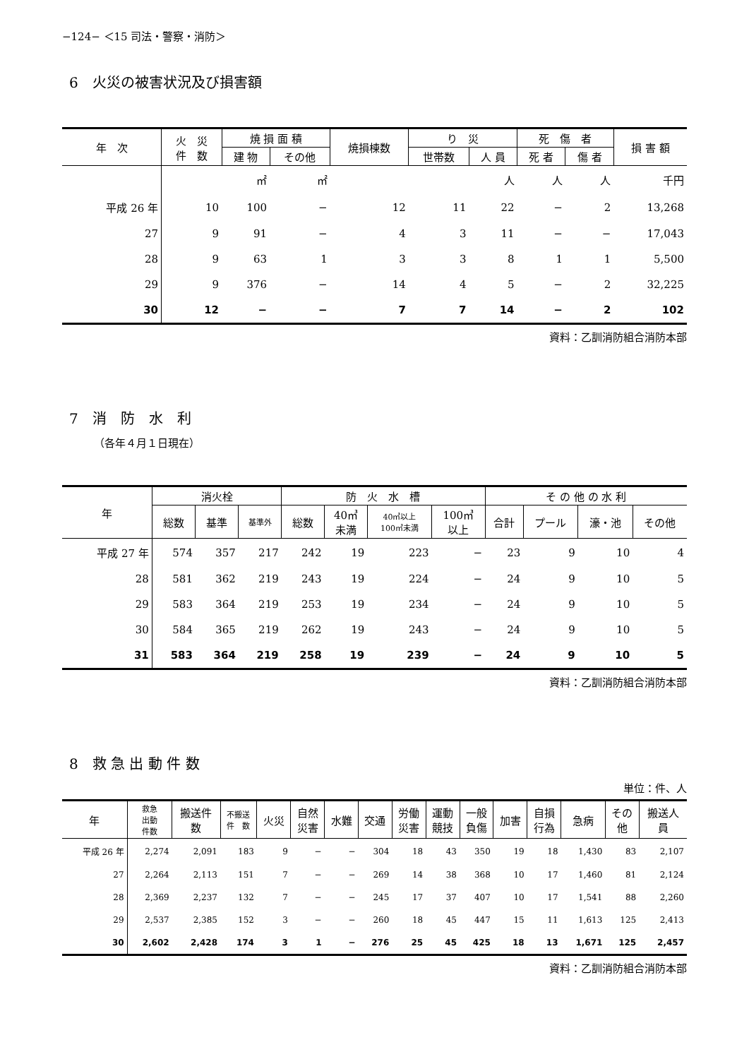−124− ＜15 司法・警察・消防＞
6　火災の被害状況及び損害額
| 年 次 | 火 災 件 数 | 焼 損 面 積 | | 焼損棟数 | り 災 | | 死 傷 者 | | 損 害 額 |
| --- | --- | --- | --- | --- | --- | --- | --- | --- | --- |
| | | 建 物 | その他 | | 世帯数 | 人 員 | 死 者 | 傷 者 | |
| | | ㎡ | ㎡ | | | 人 | 人 | 人 | 千円 |
| 平成 26 年 | 10 | 100 | − | 12 | 11 | 22 | − | 2 | 13,268 |
| 27 | 9 | 91 | − | 4 | 3 | 11 | − | − | 17,043 |
| 28 | 9 | 63 | 1 | 3 | 3 | 8 | 1 | 1 | 5,500 |
| 29 | 9 | 376 | − | 14 | 4 | 5 | − | 2 | 32,225 |
| 30 | 12 | − | − | 7 | 7 | 14 | − | 2 | 102 |
資料：乙訓消防組合消防本部
7　消　防　水　利
（各年４月１日現在）
| 年 | 消火栓 | | | 防 火 水 槽 | | | | そ の 他 の 水 利 | | | |
| --- | --- | --- | --- | --- | --- | --- | --- | --- | --- | --- | --- |
| | 総数 | 基準 | 基準外 | 総数 | 40㎥ 未満 | 40㎥以上 100㎥未満 | 100㎥ 以上 | 合計 | プール | 濠・池 | その他 |
| 平成 27 年 | 574 | 357 | 217 | 242 | 19 | 223 | − | 23 | 9 | 10 | 4 |
| 28 | 581 | 362 | 219 | 243 | 19 | 224 | − | 24 | 9 | 10 | 5 |
| 29 | 583 | 364 | 219 | 253 | 19 | 234 | − | 24 | 9 | 10 | 5 |
| 30 | 584 | 365 | 219 | 262 | 19 | 243 | − | 24 | 9 | 10 | 5 |
| 31 | 583 | 364 | 219 | 258 | 19 | 239 | − | 24 | 9 | 10 | 5 |
資料：乙訓消防組合消防本部
8　救 急 出 動 件 数
単位：件、人
| 年 | 救急 出動 件数 | 搬送件 数 | 不搬送 件 数 | 火災 | 自然 災害 | 水難 | 交通 | 労働 災害 | 運動 競技 | 一般 負傷 | 加害 | 自損 行為 | 急病 | その 他 | 搬送人 員 |
| --- | --- | --- | --- | --- | --- | --- | --- | --- | --- | --- | --- | --- | --- | --- | --- |
| 平成 26 年 | 2,274 | 2,091 | 183 | 9 | − | − | 304 | 18 | 43 | 350 | 19 | 18 | 1,430 | 83 | 2,107 |
| 27 | 2,264 | 2,113 | 151 | 7 | − | − | 269 | 14 | 38 | 368 | 10 | 17 | 1,460 | 81 | 2,124 |
| 28 | 2,369 | 2,237 | 132 | 7 | − | − | 245 | 17 | 37 | 407 | 10 | 17 | 1,541 | 88 | 2,260 |
| 29 | 2,537 | 2,385 | 152 | 3 | − | − | 260 | 18 | 45 | 447 | 15 | 11 | 1,613 | 125 | 2,413 |
| 30 | 2,602 | 2,428 | 174 | 3 | 1 | − | 276 | 25 | 45 | 425 | 18 | 13 | 1,671 | 125 | 2,457 |
資料：乙訓消防組合消防本部